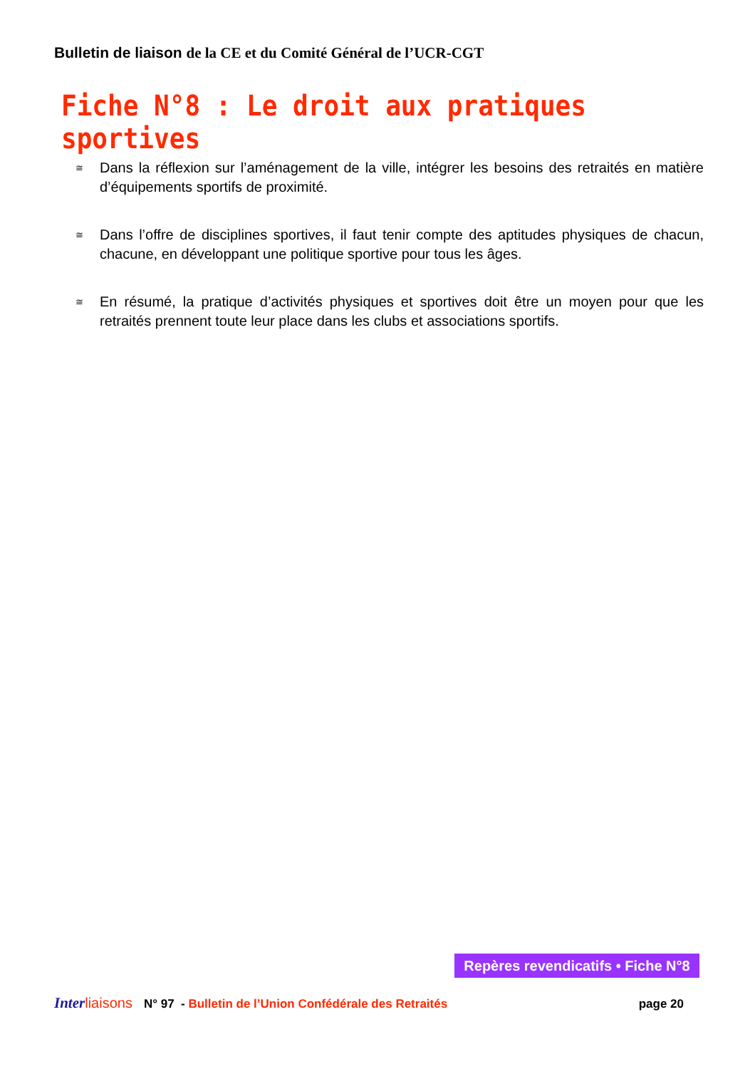Bulletin de liaison de la CE et du Comité Général de l’UCR-CGT
Fiche N°8 : Le droit aux pratiques sportives
≅ Dans la réflexion sur l’aménagement de la ville, intégrer les besoins des retraités en matière d’équipements sportifs de proximité.
≅ Dans l’offre de disciplines sportives, il faut tenir compte des aptitudes physiques de chacun, chacune, en développant une politique sportive pour tous les âges.
≅ En résumé, la pratique d’activités physiques et sportives doit être un moyen pour que les retraités prennent toute leur place dans les clubs et associations sportifs.
Repères revendicatifs • Fiche N°8
Inter liaisons N° 97 - Bulletin de l’Union Confédérale des Retraités page 20